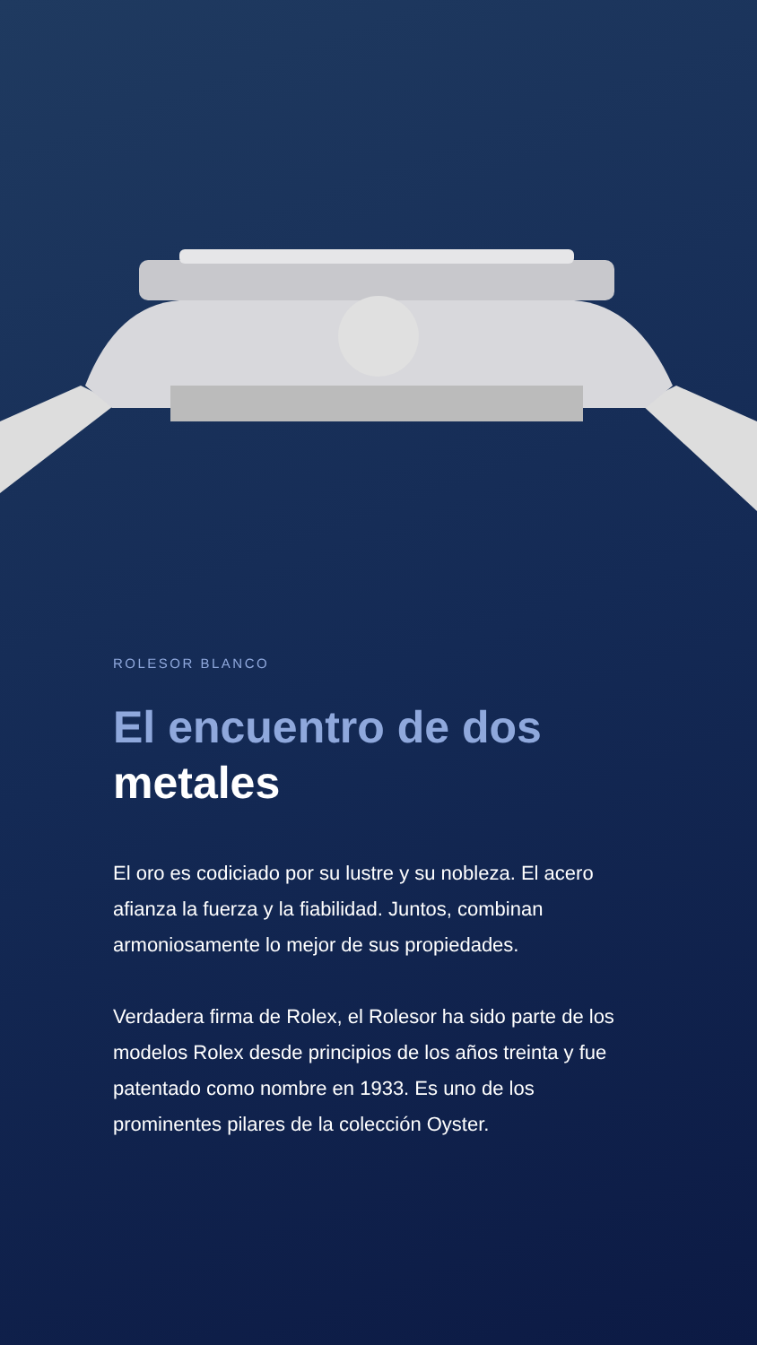ROLESOR BLANCO
El encuentro de dos
metales
El oro es codiciado por su lustre y su nobleza. El acero afianza la fuerza y la fiabilidad. Juntos, combinan armoniosamente lo mejor de sus propiedades.
Verdadera firma de Rolex, el Rolesor ha sido parte de los modelos Rolex desde principios de los años treinta y fue patentado como nombre en 1933. Es uno de los prominentes pilares de la colección Oyster.